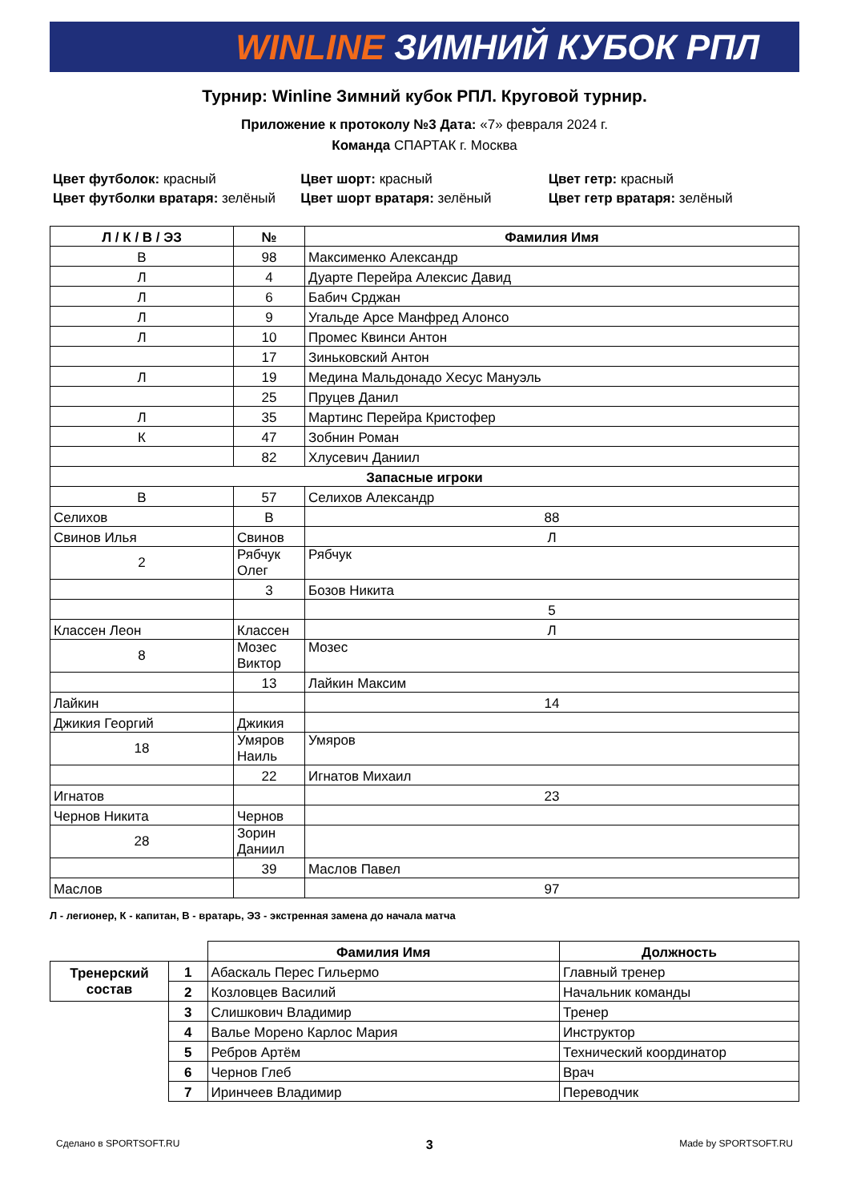WINLINE ЗИМНИЙ КУБОК РПЛ
Турнир: Winline Зимний кубок РПЛ. Круговой турнир.
Приложение к протоколу №3 Дата: «7» февраля 2024 г.
Команда СПАРТАК г. Москва
Цвет футболок: красный
Цвет шорт: красный
Цвет гетр: красный
Цвет футболки вратаря: зелёный
Цвет шорт вратаря: зелёный
Цвет гетр вратаря: зелёный
| Л / К / В / ЭЗ | № | Фамилия Имя |
| --- | --- | --- |
| В | 98 | Максименко Александр |
| Л | 4 | Дуарте Перейра Алексис Давид |
| Л | 6 | Бабич Срджан |
| Л | 9 | Угальде Арсе Манфред Алонсо |
| Л | 10 | Промес Квинси Антон |
| | 17 | Зиньковский Антон |
| Л | 19 | Медина Мальдонадо Хесус Мануэль |
| | 25 | Пруцев Данил |
| Л | 35 | Мартинс Перейра Кристофер |
| К | 47 | Зобнин Роман |
| | 82 | Хлусевич Даниил |
| Запасные игроки | | |
| В | 57 | Селихов Александр |
| Селихов | В | 88 |
| Свинов Илья | Свинов | Л |
| 2 | Рябчук Олег | Рябчук |
| | 3 | Бозов Никита |
| | | 5 |
| Классен Леон | Классен | Л |
| 8 | Мозес Виктор | Мозес |
| | 13 | Лайкин Максим |
| Лайкин | | 14 |
| Джикия Георгий | Джикия | |
| 18 | Умяров Наиль | Умяров |
| | 22 | Игнатов Михаил |
| Игнатов | | 23 |
| Чернов Никита | Чернов | |
| 28 | Зорин Даниил | |
| | 39 | Маслов Павел |
| Маслов | | 97 |
Л - легионер, К - капитан, В - вратарь, ЭЗ - экстренная замена до начала матча
| | | Фамилия Имя | Должность |
| Тренерский состав | 1 | Абаскаль Перес Гильермо | Главный тренер |
| | 2 | Козловцев Василий | Начальник команды |
| | 3 | Слишкович Владимир | Тренер |
| | 4 | Валье Морено Карлос Мария | Инструктор |
| | 5 | Ребров Артём | Технический координатор |
| | 6 | Чернов Глеб | Врач |
| | 7 | Иринчеев Владимир | Переводчик |
Сделано в SPORTSOFT.RU 3 Made by SPORTSOFT.RU